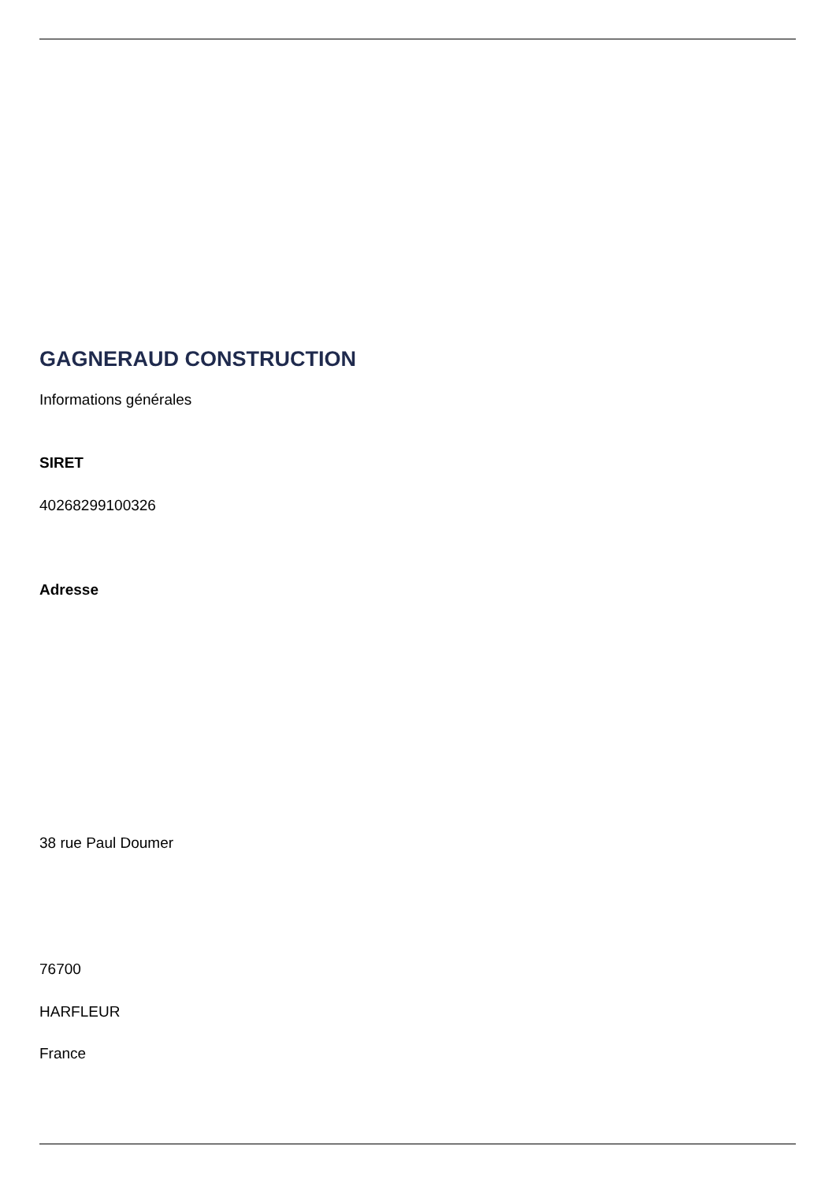GAGNERAUD CONSTRUCTION
Informations générales
SIRET
40268299100326
Adresse
38 rue Paul Doumer
76700
HARFLEUR
France